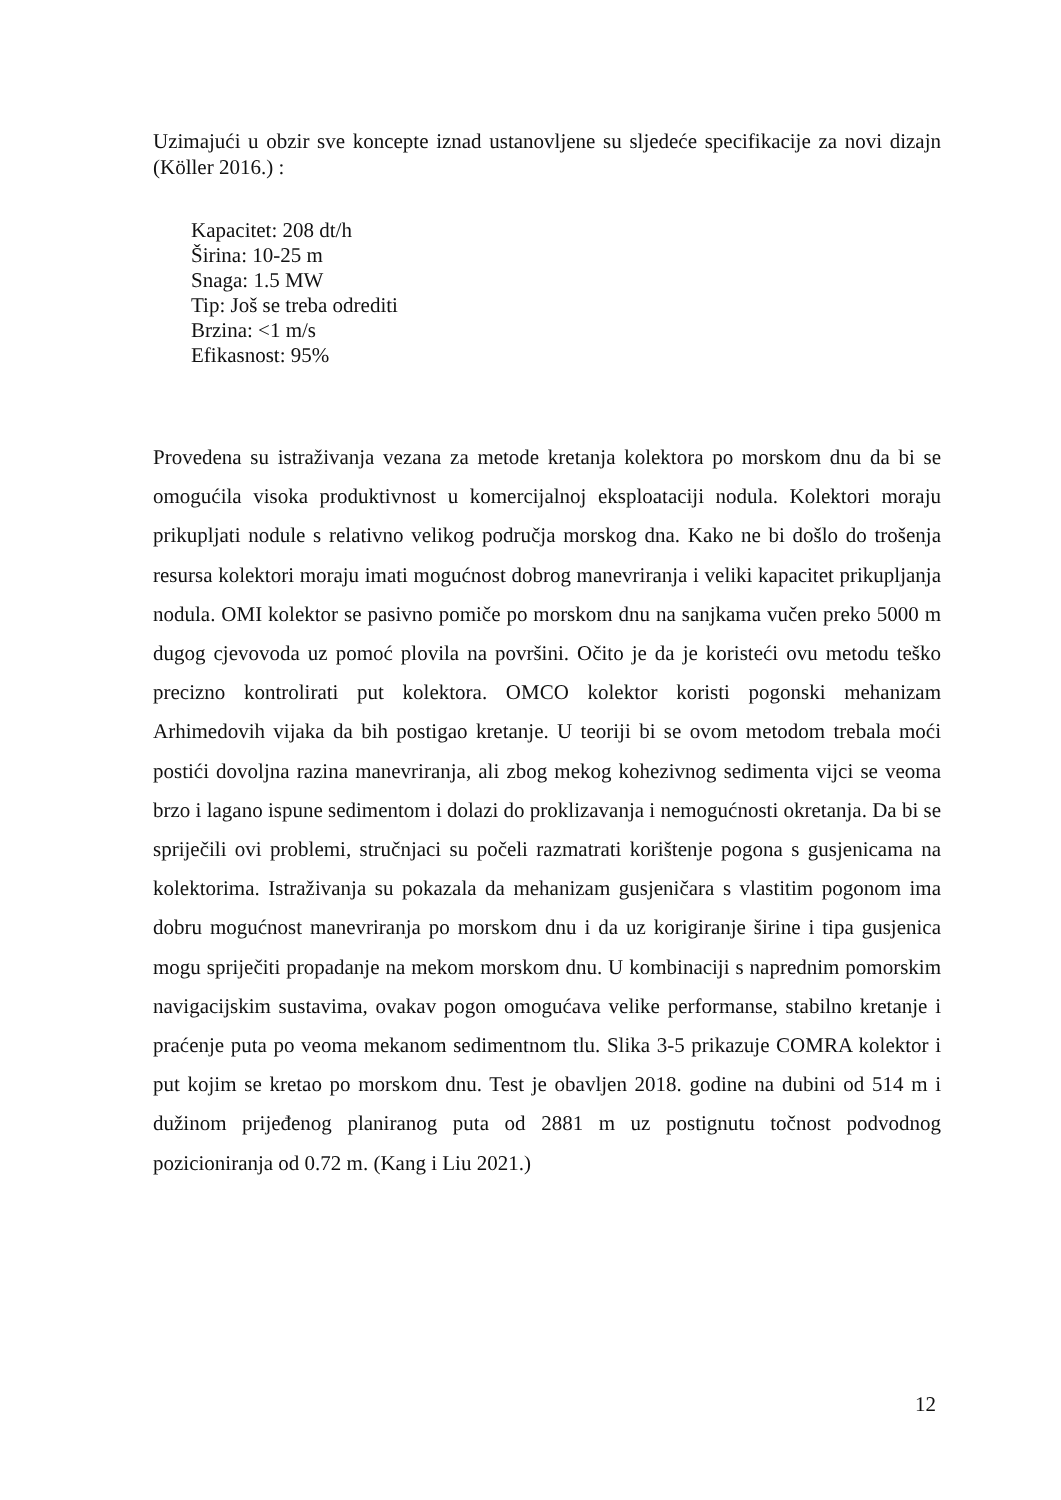Uzimajući u obzir sve koncepte iznad ustanovljene su sljedeće specifikacije za novi dizajn (Köller 2016.) :
Kapacitet: 208 dt/h
Širina: 10-25 m
Snaga: 1.5 MW
Tip: Još se treba odrediti
Brzina: <1 m/s
Efikasnost: 95%
Provedena su istraživanja vezana za metode kretanja kolektora po morskom dnu da bi se omogućila visoka produktivnost u komercijalnoj eksploataciji nodula. Kolektori moraju prikupljati nodule s relativno velikog područja morskog dna. Kako ne bi došlo do trošenja resursa kolektori moraju imati mogućnost dobrog manevriranja i veliki kapacitet prikupljanja nodula. OMI kolektor se pasivno pomiče po morskom dnu na sanjkama vučen preko 5000 m dugog cjevovoda uz pomoć plovila na površini. Očito je da je koristeći ovu metodu teško precizno kontrolirati put kolektora. OMCO kolektor koristi pogonski mehanizam Arhimedovih vijaka da bih postigao kretanje. U teoriji bi se ovom metodom trebala moći postići dovoljna razina manevriranja, ali zbog mekog kohezivnog sedimenta vijci se veoma brzo i lagano ispune sedimentom i dolazi do proklizavanja i nemogućnosti okretanja. Da bi se spriječili ovi problemi, stručnjaci su počeli razmatrati korištenje pogona s gusjenicama na kolektorima. Istraživanja su pokazala da mehanizam gusjeničara s vlastitim pogonom ima dobru mogućnost manevriranja po morskom dnu i da uz korigiranje širine i tipa gusjenica mogu spriječiti propadanje na mekom morskom dnu. U kombinaciji s naprednim pomorskim navigacijskim sustavima, ovakav pogon omogućava velike performanse, stabilno kretanje i praćenje puta po veoma mekanom sedimentnom tlu. Slika 3-5 prikazuje COMRA kolektor i put kojim se kretao po morskom dnu. Test je obavljen 2018. godine na dubini od 514 m i dužinom prijeđenog planiranog puta od 2881 m uz postignutu točnost podvodnog pozicioniranja od 0.72 m. (Kang i Liu 2021.)
12